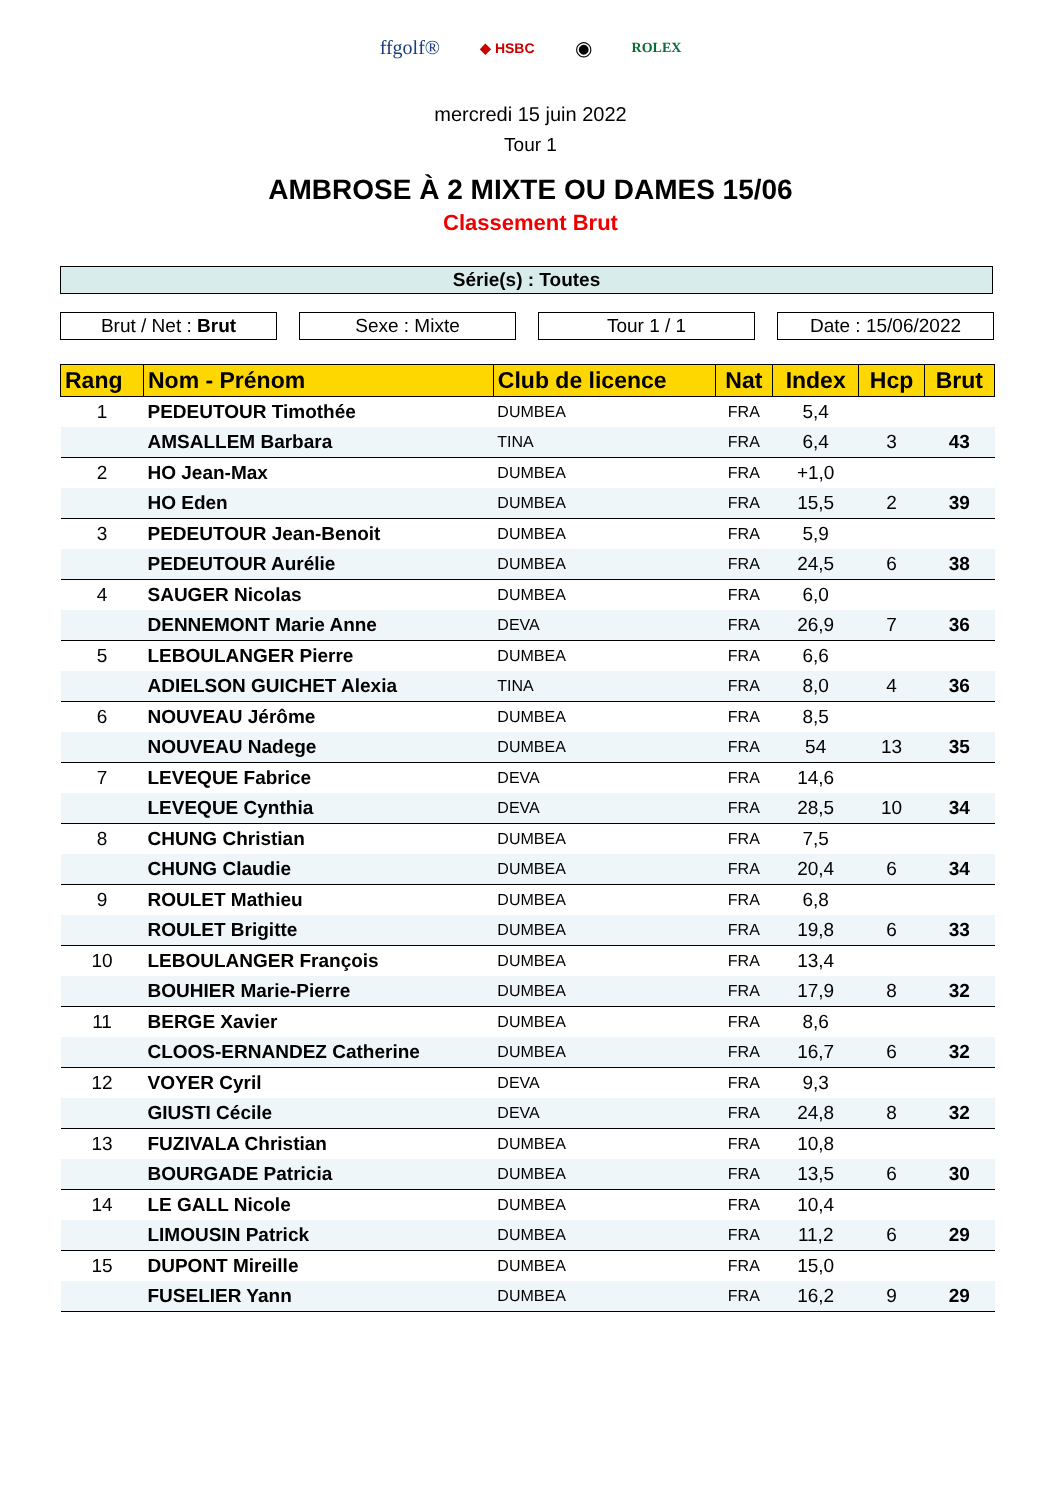ffgolf® ◆ HSBC ◉ ROLEX
mercredi 15 juin 2022
Tour 1
AMBROSE À 2 MIXTE OU DAMES 15/06
Classement Brut
Série(s) : Toutes
Brut / Net : Brut Sexe : Mixte Tour 1 / 1 Date : 15/06/2022
| Rang | Nom - Prénom | Club de licence | Nat | Index | Hcp | Brut |
| --- | --- | --- | --- | --- | --- | --- |
| 1 | PEDEUTOUR Timothée | DUMBEA | FRA | 5,4 | | |
| | AMSALLEM Barbara | TINA | FRA | 6,4 | 3 | 43 |
| 2 | HO Jean-Max | DUMBEA | FRA | +1,0 | | |
| | HO Eden | DUMBEA | FRA | 15,5 | 2 | 39 |
| 3 | PEDEUTOUR Jean-Benoit | DUMBEA | FRA | 5,9 | | |
| | PEDEUTOUR Aurélie | DUMBEA | FRA | 24,5 | 6 | 38 |
| 4 | SAUGER Nicolas | DUMBEA | FRA | 6,0 | | |
| | DENNEMONT Marie Anne | DEVA | FRA | 26,9 | 7 | 36 |
| 5 | LEBOULANGER Pierre | DUMBEA | FRA | 6,6 | | |
| | ADIELSON GUICHET Alexia | TINA | FRA | 8,0 | 4 | 36 |
| 6 | NOUVEAU Jérôme | DUMBEA | FRA | 8,5 | | |
| | NOUVEAU Nadege | DUMBEA | FRA | 54 | 13 | 35 |
| 7 | LEVEQUE Fabrice | DEVA | FRA | 14,6 | | |
| | LEVEQUE Cynthia | DEVA | FRA | 28,5 | 10 | 34 |
| 8 | CHUNG Christian | DUMBEA | FRA | 7,5 | | |
| | CHUNG Claudie | DUMBEA | FRA | 20,4 | 6 | 34 |
| 9 | ROULET Mathieu | DUMBEA | FRA | 6,8 | | |
| | ROULET Brigitte | DUMBEA | FRA | 19,8 | 6 | 33 |
| 10 | LEBOULANGER François | DUMBEA | FRA | 13,4 | | |
| | BOUHIER Marie-Pierre | DUMBEA | FRA | 17,9 | 8 | 32 |
| 11 | BERGE Xavier | DUMBEA | FRA | 8,6 | | |
| | CLOOS-ERNANDEZ Catherine | DUMBEA | FRA | 16,7 | 6 | 32 |
| 12 | VOYER Cyril | DEVA | FRA | 9,3 | | |
| | GIUSTI Cécile | DEVA | FRA | 24,8 | 8 | 32 |
| 13 | FUZIVALA Christian | DUMBEA | FRA | 10,8 | | |
| | BOURGADE Patricia | DUMBEA | FRA | 13,5 | 6 | 30 |
| 14 | LE GALL Nicole | DUMBEA | FRA | 10,4 | | |
| | LIMOUSIN Patrick | DUMBEA | FRA | 11,2 | 6 | 29 |
| 15 | DUPONT Mireille | DUMBEA | FRA | 15,0 | | |
| | FUSELIER Yann | DUMBEA | FRA | 16,2 | 9 | 29 |